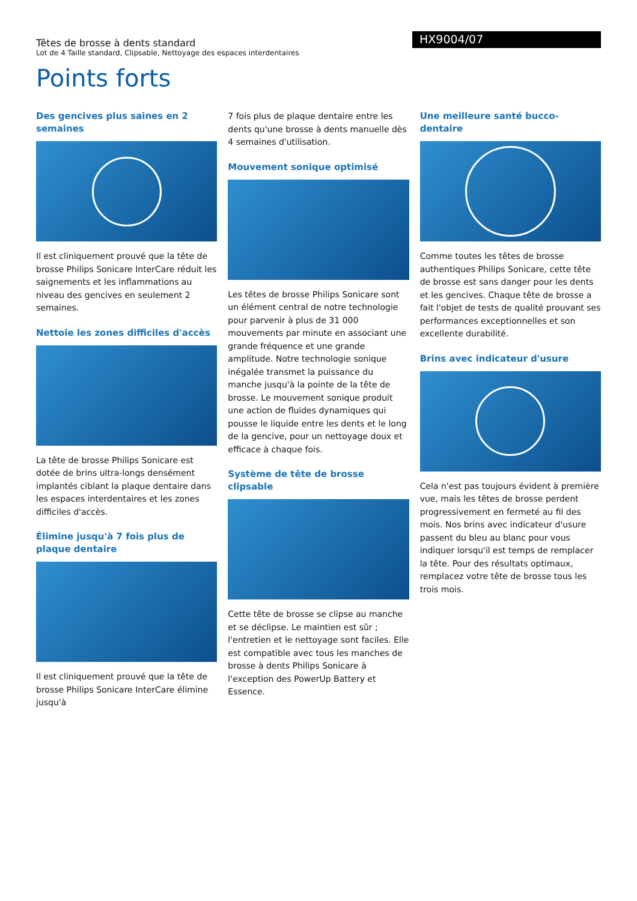Têtes de brosse à dents standard
Lot de 4 Taille standard, Clipsable, Nettoyage des espaces interdentaires
HX9004/07
Points forts
Des gencives plus saines en 2 semaines
Il est cliniquement prouvé que la tête de brosse Philips Sonicare InterCare réduit les saignements et les inflammations au niveau des gencives en seulement 2 semaines.
Nettoie les zones difficiles d'accès
La tête de brosse Philips Sonicare est dotée de brins ultra-longs densément implantés ciblant la plaque dentaire dans les espaces interdentaires et les zones difficiles d'accès.
Élimine jusqu'à 7 fois plus de plaque dentaire
Il est cliniquement prouvé que la tête de brosse Philips Sonicare InterCare élimine jusqu'à
7 fois plus de plaque dentaire entre les dents qu'une brosse à dents manuelle dès 4 semaines d'utilisation.
Mouvement sonique optimisé
Les têtes de brosse Philips Sonicare sont un élément central de notre technologie pour parvenir à plus de 31 000 mouvements par minute en associant une grande fréquence et une grande amplitude. Notre technologie sonique inégalée transmet la puissance du manche jusqu'à la pointe de la tête de brosse. Le mouvement sonique produit une action de fluides dynamiques qui pousse le liquide entre les dents et le long de la gencive, pour un nettoyage doux et efficace à chaque fois.
Système de tête de brosse clipsable
Cette tête de brosse se clipse au manche et se déclipse. Le maintien est sûr ; l'entretien et le nettoyage sont faciles. Elle est compatible avec tous les manches de brosse à dents Philips Sonicare à l'exception des PowerUp Battery et Essence.
Une meilleure santé bucco-dentaire
Comme toutes les têtes de brosse authentiques Philips Sonicare, cette tête de brosse est sans danger pour les dents et les gencives. Chaque tête de brosse a fait l'objet de tests de qualité prouvant ses performances exceptionnelles et son excellente durabilité.
Brins avec indicateur d'usure
Cela n'est pas toujours évident à première vue, mais les têtes de brosse perdent progressivement en fermeté au fil des mois. Nos brins avec indicateur d'usure passent du bleu au blanc pour vous indiquer lorsqu'il est temps de remplacer la tête. Pour des résultats optimaux, remplacez votre tête de brosse tous les trois mois.